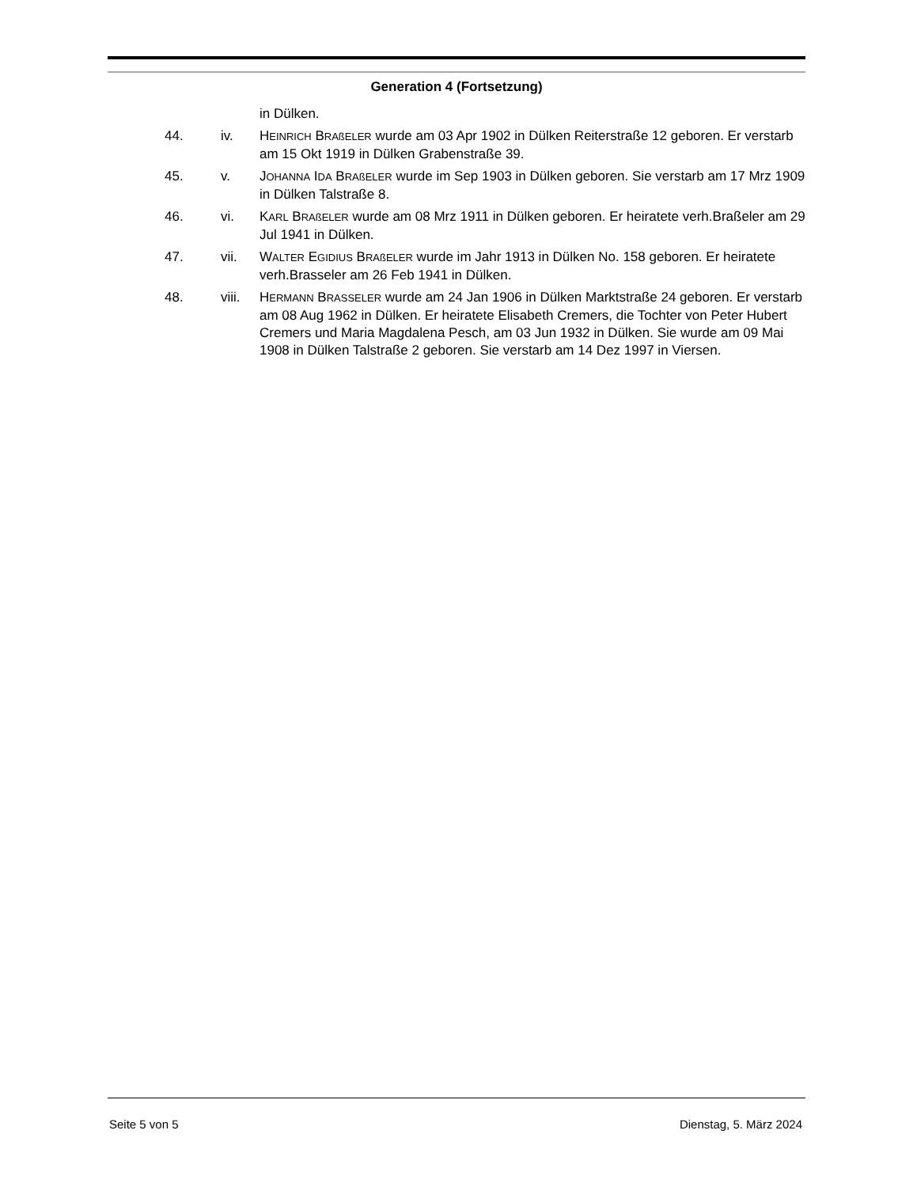Generation 4 (Fortsetzung)
in Dülken.
44. iv. HEINRICH BRAßELER wurde am 03 Apr 1902 in Dülken Reiterstraße 12 geboren. Er verstarb am 15 Okt 1919 in Dülken Grabenstraße 39.
45. v. JOHANNA IDA BRAßELER wurde im Sep 1903 in Dülken geboren. Sie verstarb am 17 Mrz 1909 in Dülken Talstraße 8.
46. vi. KARL BRAßELER wurde am 08 Mrz 1911 in Dülken geboren. Er heiratete verh.Braßeler am 29 Jul 1941 in Dülken.
47. vii. WALTER EGIDIUS BRAßELER wurde im Jahr 1913 in Dülken No. 158 geboren. Er heiratete verh.Brasseler am 26 Feb 1941 in Dülken.
48. viii.
HERMANN BRASSELER wurde am 24 Jan 1906 in Dülken Marktstraße 24 geboren. Er verstarb am 08 Aug 1962 in Dülken. Er heiratete Elisabeth Cremers, die Tochter von Peter Hubert Cremers und Maria Magdalena Pesch, am 03 Jun 1932 in Dülken. Sie wurde am 09 Mai 1908 in Dülken Talstraße 2 geboren. Sie verstarb am 14 Dez 1997 in Viersen.
Seite 5 von 5 Dienstag, 5. März 2024